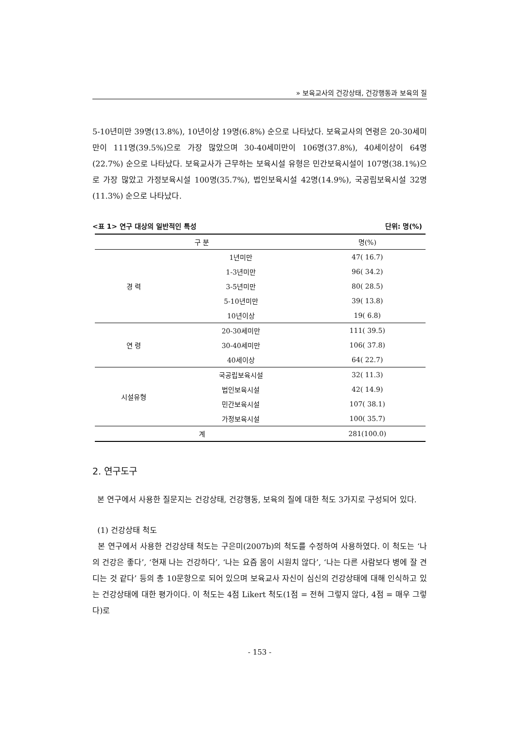» 보육교사의 건강상태, 건강행동과 보육의 질
5-10년미만 39명(13.8%), 10년이상 19명(6.8%) 순으로 나타났다. 보육교사의 연령은 20-30세미만이 111명(39.5%)으로 가장 많았으며 30-40세미만이 106명(37.8%), 40세이상이 64명(22.7%) 순으로 나타났다. 보육교사가 근무하는 보육시설 유형은 민간보육시설이 107명(38.1%)으로 가장 많았고 가정보육시설 100명(35.7%), 법인보육시설 42명(14.9%), 국공립보육시설 32명(11.3%) 순으로 나타났다.
<표 1> 연구 대상의 일반적인 특성 단위: 명(%)
| 구 분 | | 명(%) |
| --- | --- | --- |
| 경 력 | 1년미만 | 47( 16.7) |
| | 1-3년미만 | 96( 34.2) |
| | 3-5년미만 | 80( 28.5) |
| | 5-10년미만 | 39( 13.8) |
| | 10년이상 | 19( 6.8) |
| 연 령 | 20-30세미만 | 111( 39.5) |
| | 30-40세미만 | 106( 37.8) |
| | 40세이상 | 64( 22.7) |
| 시설유형 | 국공립보육시설 | 32( 11.3) |
| | 법인보육시설 | 42( 14.9) |
| | 민간보육시설 | 107( 38.1) |
| | 가정보육시설 | 100( 35.7) |
| 계 | | 281(100.0) |
2. 연구도구
본 연구에서 사용한 질문지는 건강상태, 건강행동, 보육의 질에 대한 척도 3가지로 구성되어 있다.
(1) 건강상태 척도
본 연구에서 사용한 건강상태 척도는 구은미(2007b)의 척도를 수정하여 사용하였다. 이 척도는 ‘나의 건강은 좋다’, ‘현재 나는 건강하다’, ‘나는 요즘 몸이 시원치 않다’, ‘나는 다른 사람보다 병에 잘 견디는 것 같다’ 등의 총 10문항으로 되어 있으며 보육교사 자신이 심신의 건강상태에 대해 인식하고 있는 건강상태에 대한 평가이다. 이 척도는 4점 Likert 척도(1점 = 전혀 그렇지 않다, 4점 = 매우 그렇다)로
- 153 -